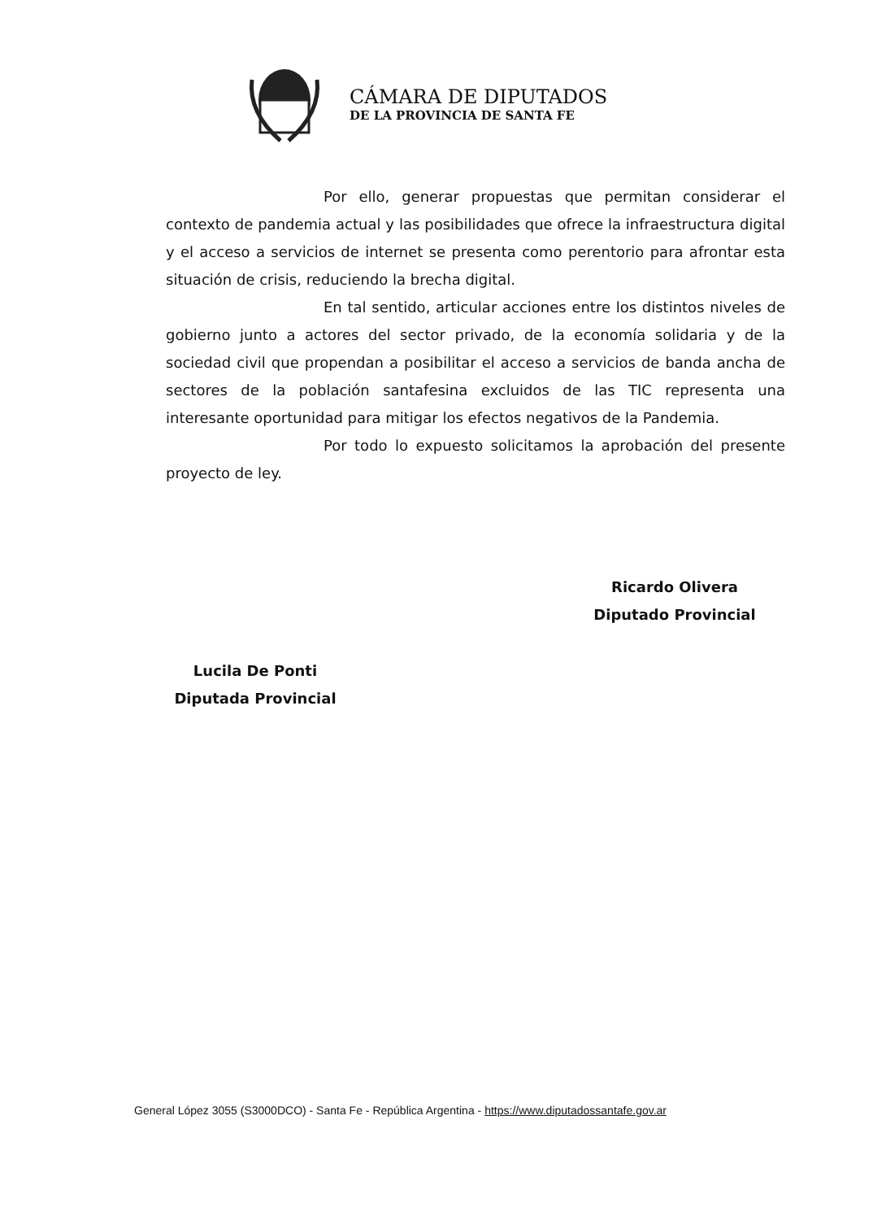CÁMARA DE DIPUTADOS
DE LA PROVINCIA DE SANTA FE
Por ello, generar propuestas que permitan considerar el contexto de pandemia actual y las posibilidades que ofrece la infraestructura digital y el acceso a servicios de internet se presenta como perentorio para afrontar esta situación de crisis, reduciendo la brecha digital.
En tal sentido, articular acciones entre los distintos niveles de gobierno junto a actores del sector privado, de la economía solidaria y de la sociedad civil que propendan a posibilitar el acceso a servicios de banda ancha de sectores de la población santafesina excluidos de las TIC representa una interesante oportunidad para mitigar los efectos negativos de la Pandemia.
Por todo lo expuesto solicitamos la aprobación del presente proyecto de ley.
Ricardo Olivera
Diputado Provincial
Lucila De Ponti
Diputada Provincial
General López 3055 (S3000DCO) - Santa Fe - República Argentina - https://www.diputadossantafe.gov.ar